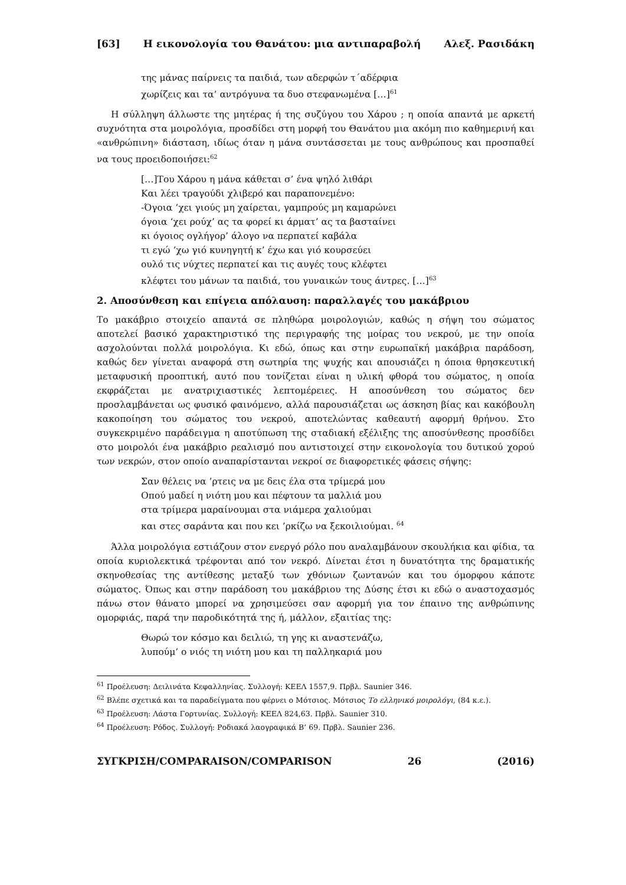[63] Η εικονολογία του Θανάτου: μια αντιπαραβολή Αλεξ. Ρασιδάκη
της μάνας παίρνεις τα παιδιά, των αδερφών τ΄αδέρφια
χωρίζεις και τα’ αντρόγυνα τα δυο στεφανωμένα […]<sup>61</sup>
Η σύλληψη άλλωστε της μητέρας ή της συζύγου του Χάρου ; η οποία απαντά με αρκετή συχνότητα στα μοιρολόγια, προσδίδει στη μορφή του Θανάτου μια ακόμη πιο καθημερινή και «ανθρώπινη» διάσταση, ιδίως όταν η μάνα συντάσσεται με τους ανθρώπους και προσπαθεί να τους προειδοποιήσει:<sup>62</sup>
[…]Του Χάρου η μάνα κάθεται σ’ ένα ψηλό λιθάρι
Και λέει τραγούδι χλιβερό και παραπονεμένο:
-Όγοια ‘χει γιούς μη χαίρεται, γαμπρούς μη καμαρώνει
όγοια ‘χει ρούχ’ ας τα φορεί κι άρματ’ ας τα βασταίνει
κι όγοιος ογλήγορ’ άλογο να περπατεί καβάλα
τι εγώ ’χω γιό κυνηγητή κ’ έχω και γιό κουρσεύει
ουλό τις νύχτες περπατεί και τις αυγές τους κλέφτει
κλέφτει του μάνων τα παιδιά, του γυναικών τους άντρες. […]<sup>63</sup>
2. Αποσύνθεση και επίγεια απόλαυση: παραλλαγές του μακάβριου
Το μακάβριο στοιχείο απαντά σε πληθώρα μοιρολογιών, καθώς η σήψη του σώματος αποτελεί βασικό χαρακτηριστικό της περιγραφής της μοίρας του νεκρού, με την οποία ασχολούνται πολλά μοιρολόγια. Κι εδώ, όπως και στην ευρωπαϊκή μακάβρια παράδοση, καθώς δεν γίνεται αναφορά στη σωτηρία της ψυχής και απουσιάζει η όποια θρησκευτική μεταφυσική προοπτική, αυτό που τονίζεται είναι η υλική φθορά του σώματος, η οποία εκφράζεται με ανατριχιαστικές λεπτομέρειες. Η αποσύνθεση του σώματος δεν προσλαμβάνεται ως φυσικό φαινόμενο, αλλά παρουσιάζεται ως άσκηση βίας και κακόβουλη κακοποίηση του σώματος του νεκρού, αποτελώντας καθεαυτή αφορμή θρήνου. Στο συγκεκριμένο παράδειγμα η αποτύπωση της σταδιακή εξέλιξης της αποσύνθεσης προσδίδει στο μοιρολόι ένα μακάβριο ρεαλισμό που αντιστοιχεί στην εικονολογία του δυτικού χορού των νεκρών, στον οποίο αναπαρίστανται νεκροί σε διαφορετικές φάσεις σήψης:
Σαν θέλεις να ’ρτεις να με δεις έλα στα τρίμερά μου
Οπού μαδεί η νιότη μου και πέφτουν τα μαλλιά μου
στα τρίμερα μαραίνουμαι στα νιάμερα χαλιούμαι
και στες σαράντα και που κει ’ρκίζω να ξεκοιλιούμαι. <sup>64</sup>
Άλλα μοιρολόγια εστιάζουν στον ενεργό ρόλο που αναλαμβάνουν σκουλήκια και φίδια, τα οποία κυριολεκτικά τρέφονται από τον νεκρό. Δίνεται έτσι η δυνατότητα της δραματικής σκηνοθεσίας της αντίθεσης μεταξύ των χθόνιων ζωντανών και του όμορφου κάποτε σώματος. Όπως και στην παράδοση του μακάβριου της Δύσης έτσι κι εδώ ο αναστοχασμός πάνω στον θάνατο μπορεί να χρησιμεύσει σαν αφορμή για τον έπαινο της ανθρώπινης ομορφιάς, παρά την παροδικότητά της ή, μάλλον, εξαιτίας της:
Θωρώ τον κόσμο και δειλιώ, τη γης κι αναστενάζω,
λυπούμ’ ο νιός τη νιότη μου και τη παλληκαριά μου
<sup>61</sup> Προέλευση: Δειλινάτα Κεφαλληνίας. Συλλογή: ΚΕΕΛ 1557,9. Πρβλ. Saunier 346.
<sup>62</sup> Βλέπε σχετικά και τα παραδείγματα που φέρνει ο Μότσιος. Μότσιος Το ελληνικό μοιρολόγι, (84 κ.ε.).
<sup>63</sup> Προέλευση: Λάστα Γορτυνίας. Συλλογή: ΚΕΕΛ 824,63. Πρβλ. Saunier 310.
<sup>64</sup> Προέλευση: Ρόδος. Συλλογή: Ροδιακά λαογραφικά Β’ 69. Πρβλ. Saunier 236.
ΣΥΓΚΡΙΣΗ/COMPARAISON/COMPARISON 26 (2016)